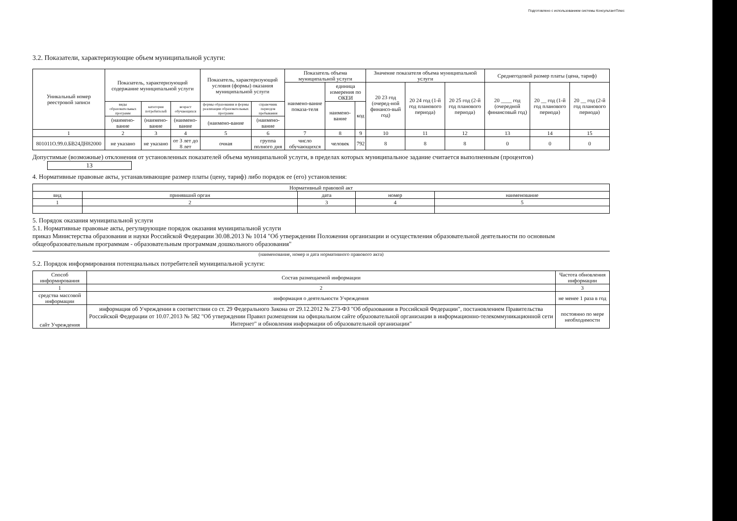Подготовлено с использованием системы КонсультантПлюс
3.2. Показатели, характеризующие объем муниципальной услуги:
| Уникальный номер реестровой записи | Показатель, характеризующий содержание муниципальной услуги | | | Показатель, характеризующий условия (формы) оказания муниципальной услуги | | Показатель объема муниципальной услуги | | | Значение показателя объема муниципальной услуги | | | Среднегодовой размер платы (цена, тариф) | | |
| --- | --- | --- | --- | --- | --- | --- | --- | --- | --- | --- | --- | --- | --- | --- |
| | | | | | | наимено-вание показа-теля | единица измерения по ОКЕИ | | 20 23 год (очеред-ной финансо-вый год) | 20 24 год (1-й год планового периода) | 20 25 год (2-й год планового периода) | 20 ____ год (очередной финансовый год) | 20 __ год (1-й год планового периода) | 20 __ год (2-й год планового периода) |
| | виды образовательных программ | категория потребителей | возраст обучающихся | формы образования и формы реализации образовательных программ | справочник периодов пребывания | | наимено-вание | код | | | | | | |
| | (наимено-вание | (наимено-вание | (наимено-вание | (наимено-вание | (наимено-вание | | | | | | | | | |
| 1 | 2 | 3 | 4 | 5 | 6 | 7 | 8 | 9 | 10 | 11 | 12 | 13 | 14 | 15 |
| 801011О.99.0.БВ24ДН82000 | не указано | не указано | от 3 лет до 8 лет | очная | группа полного дня | число обучающихся | человек | 792 | 8 | 8 | 8 | 0 | 0 | 0 |
Допустимые (возможные) отклонения от установленных показателей объема муниципальной услуги, в пределах которых муниципальное задание считается выполненным (процентов) 13
4. Нормативные правовые акты, устанавливающие размер платы (цену, тариф) либо порядок ее (его) установления:
| Нормативный правовой акт | | | | |
| --- | --- | --- | --- | --- |
| вид | принявший орган | дата | номер | наименование |
| 1 | 2 | 3 | 4 | 5 |
5. Порядок оказания муниципальной услуги
5.1. Нормативные правовые акты, регулирующие порядок оказания муниципальной услуги
приказ Министерства образования и науки Российской Федерации 30.08.2013 № 1014 "Об утверждении Положения организации и осуществления образовательной деятельности по основным общеобразовательным программам - образовательным программам дошкольного образования"
(наименование, номер и дата нормативного правового акта)
5.2. Порядок информирования потенциальных потребителей муниципальной услуги:
| Способ информирования | Состав размещаемой информации | Частота обновления информации |
| --- | --- | --- |
| 1 | 2 | 3 |
| средства массовой информации | информация о деятельности Учреждения | не менее 1 раза в год |
| сайт Учреждения | информация об Учреждении в соответствии со ст. 29 Федерального Закона от 29.12.2012 № 273-ФЗ "Об образовании в Российской Федерации", постановлением Правительства Российской Федерации от 10.07.2013 № 582 "Об утверждении Правил размещения на официальном сайте образовательной организации в информационно-телекоммуникационной сети Интернет" и обновления информации об образовательной организации" | постоянно по мере необходимости |